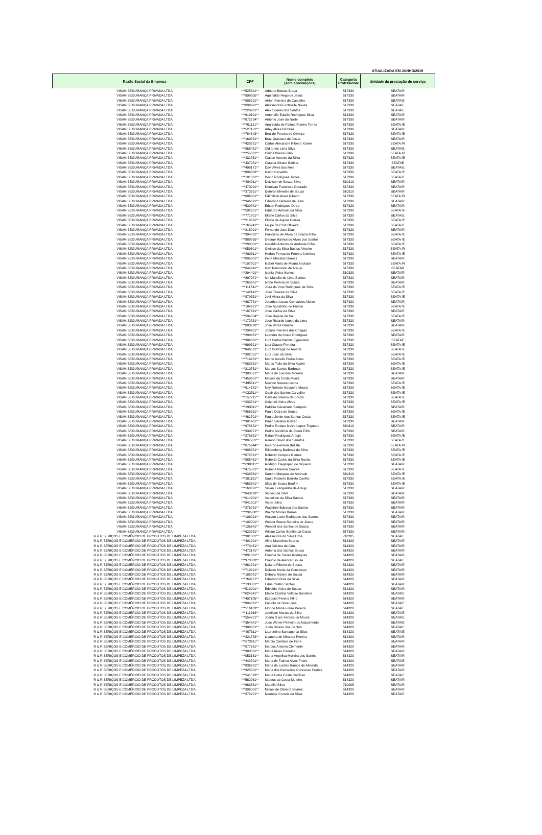ATUALIZADA EM JUNHO/2019
| Razão Social da Empresa | CPF | Nome completo (sem abreviações) | Categoria Profissional | Unidade da prestação do serviço |
| --- | --- | --- | --- | --- |
| VISAN SEGURANÇA PRIVADA LTDA | ***525391** | Adriano Batista Braga | 517330 | SEATA/R |
| VISAN SEGURANÇA PRIVADA LTDA | ***999955** | Aguinaldo Rego de Jesus | 517330 | SEATA/R |
| VISAN SEGURANÇA PRIVADA LTDA | ***805221** | Airton Ferreira de Carvalho | 517330 | SEATA/E |
| VISAN SEGURANÇA PRIVADA LTDA | ***699991** | Alessandra Fontinelle Novas | 517330 | SEATA/E |
| VISAN SEGURANÇA PRIVADA LTDA | ***229981** | Alex Soares dos Santos | 517330 | SEATA/E |
| VISAN SEGURANÇA PRIVADA LTDA | ***619191** | Antonelle Eulalio Rodrigues Silva | 514330 | SEATA/E |
| VISAN SEGURANÇA PRIVADA LTDA | ***672254** | Antonio Jose do Norte | 517330 | SEATA/R |
| VISAN SEGURANÇA PRIVADA LTDA | ***761121** | Aparecida de Fatima Ribeiro Torres | 517330 | SEATA /E |
| VISAN SEGURANÇA PRIVADA LTDA | ***527101** | Arley Alves Perreira | 517330 | SEATA/R |
| VISAN SEGURANÇA PRIVADA LTDA | ***784643** | Benilde Pereira de Oliveira | 517330 | SEATA /E |
| VISAN SEGURANÇA PRIVADA LTDA | ***169761** | Braz Graciano de Jesus | 517330 | SEATA/R |
| VISAN SEGURANÇA PRIVADA LTDA | ***428921** | Carlos Alexandre Ribeiro Xavier | 517330 | SEATA /R |
| VISAN SEGURANÇA PRIVADA LTDA | ***865451** | Cid Iones Lima Silva | 517330 | SEATA/E |
| VISAN SEGURANÇA PRIVADA LTDA | ***255861** | Cirilo Oliveira Filho | 517330 | SEATA /R |
| VISAN SEGURANÇA PRIVADA LTDA | ***431851** | Claiton Antonio da Silva | 517330 | SEATA /E |
| VISAN SEGURANÇA PRIVADA LTDA | ***437981** | Claudia Albano Batista | 517330 | SEATAE |
| VISAN SEGURANÇA PRIVADA LTDA | ***498171** | Davi Alves dos Reis | 517330 | SEATA/E |
| VISAN SEGURANÇA PRIVADA LTDA | ***806303** | David Carvalho | 517330 | SEATA /E |
| VISAN SEGURANÇA PRIVADA LTDA | ***101331** | Decio Rodrigues Torres | 517330 | SEATA /E |
| VISAN SEGURANÇA PRIVADA LTDA | ***884011** | Deivison de Souza Silva | 510310 | SEATA/R |
| VISAN SEGURANÇA PRIVADA LTDA | ***470991** | Demivan Francisco Dourado | 517330 | SEATA/R |
| VISAN SEGURANÇA PRIVADA LTDA | ***373951** | Derivan Mendes de Souza | 510310 | SEATA/R |
| VISAN SEGURANÇA PRIVADA LTDA | ***086001** | Edimilson Alves Ribeiro | 517330 | SEATA /R |
| VISAN SEGURANÇA PRIVADA LTDA | ***946691** | Edmilson Bezerra da Silva | 517330 | SEATA/R |
| VISAN SEGURANÇA PRIVADA LTDA | ***530881** | Edson Rodrigues Dutra | 517330 | SEATA/R |
| VISAN SEGURANÇA PRIVADA LTDA | ***592351** | Eduardo Antonio da Silva | 517330 | SEATA /E |
| VISAN SEGURANÇA PRIVADA LTDA | ***771801** | Eliane Carlos da Silva | 517330 | SEATA/E |
| VISAN SEGURANÇA PRIVADA LTDA | ***213891** | Eliane de Aguiar Correa | 517330 | SEATA /E |
| VISAN SEGURANÇA PRIVADA LTDA | ***165241** | Felipe da Cruz Oliveira | 517330 | SEATA /E |
| VISAN SEGURANÇA PRIVADA LTDA | ***215091** | Fernando Jose Dias | 517330 | SEATA/R |
| VISAN SEGURANÇA PRIVADA LTDA | ***304891** | Francisco de Alves de Souza Filho | 517330 | SEATA /E |
| VISAN SEGURANÇA PRIVADA LTDA | ***889855** | George Raimundo Alves dos Santos | 517330 | SEATA /E |
| VISAN SEGURANÇA PRIVADA LTDA | ***293001** | Geraldo Antonio de Andrade Filho | 517330 | SEATA /E |
| VISAN SEGURANÇA PRIVADA LTDA | ***059601** | Gleison da Silva Bastos Alecrim | 517330 | SEATA /R |
| VISAN SEGURANÇA PRIVADA LTDA | ***892311** | Herbet Fernando Pereira Coimbra | 517330 | SEATA /E |
| VISAN SEGURANÇA PRIVADA LTDA | ***895801** | Irene Messias Gomes | 517330 | SEATA/R |
| VISAN SEGURANÇA PRIVADA LTDA | ***107601** | Isabel Maria de Moura Andrade | 517330 | SEATA /R |
| VISAN SEGURANÇA PRIVADA LTDA | ***644341** | Ivan Raimundo de Araujo | 517330 | SEATAR |
| VISAN SEGURANÇA PRIVADA LTDA | ***294491** | Ivania Vieira Nunes | 510330 | SEATA/R |
| VISAN SEGURANÇA PRIVADA LTDA | ***897971** | Ivo Marcilio de Lima Santos | 517330 | SEATA/R |
| VISAN SEGURANÇA PRIVADA LTDA | ***265261** | Ivone Pereira de Sousa | 517330 | SEATA/R |
| VISAN SEGURANÇA PRIVADA LTDA | ***111741** | Joao da Cruz Rodrigues da Silva | 517330 | SEATA /E |
| VISAN SEGURANÇA PRIVADA LTDA | ***142141** | Joao Tavares da Silva | 517330 | SEATA /E |
| VISAN SEGURANÇA PRIVADA LTDA | ***879551** | Joel Vieira da Silva | 517330 | SEATA /E |
| VISAN SEGURANÇA PRIVADA LTDA | ***867781** | Jonathan Lucas Goncalves Aleixo | 517330 | SEATA/R |
| VISAN SEGURANÇA PRIVADA LTDA | ***184621** | Jose Agostinho de Freitas | 517330 | SEATA /E |
| VISAN SEGURANÇA PRIVADA LTDA | ***187641** | Jose Carlos da Silva | 517330 | SEATA/E |
| VISAN SEGURANÇA PRIVADA LTDA | ***594354** | Jose Rejane de Sa | 517330 | SEATA /E |
| VISAN SEGURANÇA PRIVADA LTDA | ***172831** | Jose Ricardo Lopes da Lima | 517330 | SEATA/R |
| VISAN SEGURANÇA PRIVADA LTDA | ***083293** | Jose Veras Galeno | 517330 | SEATA/R |
| VISAN SEGURANÇA PRIVADA LTDA | ***296401** | Jozane Ferreira das Chagas | 517330 | SEATA /E |
| VISAN SEGURANÇA PRIVADA LTDA | ***299481** | Leandro da Costa Rodrigues | 517330 | SEATA/R |
| VISAN SEGURANÇA PRIVADA LTDA | ***906861** | Luiz Carlos Batista Figueiredo | 517330 | SEATAE |
| VISAN SEGURANÇA PRIVADA LTDA | ***699321** | Luiz Glauco Ferreira | 517330 | SEATA /E |
| VISAN SEGURANÇA PRIVADA LTDA | ***846031** | Luiz Gonzaga do Amaral | 517330 | SEATA /E |
| VISAN SEGURANÇA PRIVADA LTDA | ***302051** | Luiz Jose da Silva | 517330 | SEATA /E |
| VISAN SEGURANÇA PRIVADA LTDA | ***716281** | Marco Aurelio Freire Alves | 517330 | SEATA /E |
| VISAN SEGURANÇA PRIVADA LTDA | ***063531** | Marco Tulio da Silva Xavier | 517330 | SEATA /E |
| VISAN SEGURANÇA PRIVADA LTDA | ***210751** | Marcos Santos Barboza | 517330 | SEATA /E |
| VISAN SEGURANÇA PRIVADA LTDA | ***983561** | Maria de Lourdes Moreira | 517330 | SEATA/R |
| VISAN SEGURANÇA PRIVADA LTDA | ***450201** | Moises da Costa Muniz | 517330 | SEATA/R |
| VISAN SEGURANÇA PRIVADA LTDA | ***495511** | Newton Soares Lisboa | 517330 | SEATA /E |
| VISAN SEGURANÇA PRIVADA LTDA | ***614581** | Ney Robson Nogueira Moura | 517330 | SEATA /E |
| VISAN SEGURANÇA PRIVADA LTDA | ***032511** | Odair dos Santos Carvalho | 517330 | SEATA /E |
| VISAN SEGURANÇA PRIVADA LTDA | ***557711** | Osvaldo Silverio de Souza | 517330 | SEATA /E |
| VISAN SEGURANÇA PRIVADA LTDA | ***233741** | Ozieniel Vieira Alves | 517330 | SEATA /E |
| VISAN SEGURANÇA PRIVADA LTDA | ***293311** | Patricia Cavalcanti Sampaio | 517330 | SEATA/R |
| VISAN SEGURANÇA PRIVADA LTDA | ***866951** | Paulo Dutra de Sousa | 517330 | SEATA /E |
| VISAN SEGURANÇA PRIVADA LTDA | ***461701** | Paulo Junior dos Santos Costa | 517330 | SEATA /E |
| VISAN SEGURANÇA PRIVADA LTDA | ***381461** | Paulo Silvania Galvao | 517330 | SEATA/R |
| VISAN SEGURANÇA PRIVADA LTDA | ***978681** | Pedro Enrique Neiva Lopes Trigueiro | 510310 | SEATA/R |
| VISAN SEGURANÇA PRIVADA LTDA | ***339271** | Pedro Sardinha da Costa Filho | 517330 | SEATA/R |
| VISAN SEGURANÇA PRIVADA LTDA | ***276631** | Rafael Rodrigues Araujo | 517330 | SEATA /E |
| VISAN SEGURANÇA PRIVADA LTDA | ***807701** | Ramon David dos Sanatos | 517330 | SEATA /E |
| VISAN SEGURANÇA PRIVADA LTDA | ***075944** | Ricardo Ferreira Batista | 517330 | SEATA /R |
| VISAN SEGURANÇA PRIVADA LTDA | ***808881** | Rildemberg Barbosa da Silva | 517330 | SEATA /E |
| VISAN SEGURANÇA PRIVADA LTDA | ***672821** | Roberto Campos Gomes | 517330 | SEATA /E |
| VISAN SEGURANÇA PRIVADA LTDA | ***885461** | Roberto Carlos da Silva Rocha | 517330 | SEATA /E |
| VISAN SEGURANÇA PRIVADA LTDA | ***698311** | Rodrigo Degasperi de Siqueira | 517330 | SEATA/R |
| VISAN SEGURANÇA PRIVADA LTDA | ***475581** | Rubens Pereira Soares | 517330 | SEATA /E |
| VISAN SEGURANÇA PRIVADA LTDA | ***030561** | Sandro Marques de Andrade | 510310 | SEATA /E |
| VISAN SEGURANÇA PRIVADA LTDA | ***381191** | Saulo Roberto Barreto Coelho | 517330 | SEATA /E |
| VISAN SEGURANÇA PRIVADA LTDA | ***653341** | Silas de Sousa Bonfim | 517330 | SEATA /E |
| VISAN SEGURANÇA PRIVADA LTDA | ***160891** | Silvan Evangelista de Araujo | 517330 | SEATA/R |
| VISAN SEGURANÇA PRIVADA LTDA | ***043933** | Valdeci da Silva | 517330 | SEATA/R |
| VISAN SEGURANÇA PRIVADA LTDA | ***014901** | Valdeilton da Silva Santos | 517330 | SEATA/R |
| VISAN SEGURANÇA PRIVADA LTDA | ***841501** | Vaner Silva | 517330 | SEATA/R |
| VISAN SEGURANÇA PRIVADA LTDA | ***376081** | Wadstoni Babosa dos Santos | 517330 | SEATA/R |
| VISAN SEGURANÇA PRIVADA LTDA | ***292706** | Walmir Morais Barros | 517330 | SEATA/R |
| VISAN SEGURANÇA PRIVADA LTDA | ***106091** | Watson Lucio Rodrigues dos Santos | 517330 | SEATA/R |
| VISAN SEGURANÇA PRIVADA LTDA | ***102001** | Weider Souza Siqueira de Jesus | 517330 | SEATA/R |
| VISAN SEGURANÇA PRIVADA LTDA | ***136641** | Wendel dos Santos de Souza | 517330 | SEATA/R |
| VISAN SEGURANÇA PRIVADA LTDA | ***622261** | Wilson Carlos Bonfim da Costa | 517330 | SEATA/R |
| R & R SERIÇOS E COMÉRCIO DE PRODUTOS DE LIMPEZA LTDA | ***981381** | Alessandra da Silva Lima | 710205 | SEATA/E |
| R & R SERIÇOS E COMÉRCIO DE PRODUTOS DE LIMPEZA LTDA | ***401291** | Aline Marcelina Soares | 514320 | SEATA/R |
| R & R SERIÇOS E COMÉRCIO DE PRODUTOS DE LIMPEZA LTDA | ***773451** | Ana Cristina da Cruz | 514320 | SEATA/R |
| R & R SERIÇOS E COMÉRCIO DE PRODUTOS DE LIMPEZA LTDA | ***472141** | Antonia dos Santos Sousa | 514320 | SEATA/R |
| R & R SERIÇOS E COMÉRCIO DE PRODUTOS DE LIMPEZA LTDA | ***891061** | Claudia de Souza Rodrigues | 514320 | SEATA/R |
| R & R SERIÇOS E COMÉRCIO DE PRODUTOS DE LIMPEZA LTDA | ***973303** | Claudio de Alencar Sousa | 514320 | SEATA/E |
| R & R SERIÇOS E COMÉRCIO DE PRODUTOS DE LIMPEZA LTDA | ***861281** | Daiana Ribeiro de Sousa | 514320 | SEATA/R |
| R & R SERIÇOS E COMÉRCIO DE PRODUTOS DE LIMPEZA LTDA | ***719221** | Delaide Maria da Conceicao | 514320 | SEATA/R |
| R & R SERIÇOS E COMÉRCIO DE PRODUTOS DE LIMPEZA LTDA | ***188881** | Debora Ribeiro de Sousa | 514320 | SEATA/R |
| R & R SERIÇOS E COMÉRCIO DE PRODUTOS DE LIMPEZA LTDA | ***768271** | Edmilson Braz da Silva | 514320 | SEATA/R |
| R & R SERIÇOS E COMÉRCIO DE PRODUTOS DE LIMPEZA LTDA | ***133801** | Edna Castro Santos | 514320 | SEATA/R |
| R & R SERIÇOS E COMÉRCIO DE PRODUTOS DE LIMPEZA LTDA | ***513901** | Edvaldo Vieira de Sousa | 514320 | SEATA/R |
| R & R SERIÇOS E COMÉRCIO DE PRODUTOS DE LIMPEZA LTDA | ***624641** | Elaine Cristina Velloso Bandeira | 514320 | SEATA/E |
| R & R SERIÇOS E COMÉRCIO DE PRODUTOS DE LIMPEZA LTDA | ***497185** | Ezequiel Pereira Filho | 514320 | SEATA/R |
| R & R SERIÇOS E COMÉRCIO DE PRODUTOS DE LIMPEZA LTDA | ***804321** | Fabiola da Silva Lima | 514320 | SEATA/E |
| R & R SERIÇOS E COMÉRCIO DE PRODUTOS DE LIMPEZA LTDA | ***516103** | Flor de Maria Freire Pereira | 514320 | SEATA/E |
| R & R SERIÇOS E COMÉRCIO DE PRODUTOS DE LIMPEZA LTDA | ***411263** | Jamilson Morais da Silva | 514320 | SEATA/E |
| R & R SERIÇOS E COMÉRCIO DE PRODUTOS DE LIMPEZA LTDA | ***554701** | Joana D arc Feitosa de Moura | 514320 | SEATA/E |
| R & R SERIÇOS E COMÉRCIO DE PRODUTOS DE LIMPEZA LTDA | ***354941** | Jose Wener Pinheiro do Nascimento | 514320 | SEATA/E |
| R & R SERIÇOS E COMÉRCIO DE PRODUTOS DE LIMPEZA LTDA | ***389001** | Junio Ribeiro dos Santos | 514320 | SEATA/E |
| R & R SERIÇOS E COMÉRCIO DE PRODUTOS DE LIMPEZA LTDA | ***407611** | Laurentino Santiago da Silva | 514320 | SEATA/E |
| R & R SERIÇOS E COMÉRCIO DE PRODUTOS DE LIMPEZA LTDA | ***321783** | Lisandra de Miranda Pereira | 514320 | SEATA/R |
| R & R SERIÇOS E COMÉRCIO DE PRODUTOS DE LIMPEZA LTDA | ***673611** | Marcio Caetano de Faria | 514320 | SEATA/R |
| R & R SERIÇOS E COMÉRCIO DE PRODUTOS DE LIMPEZA LTDA | ***077661** | Marcos Antonio Clemente | 514320 | SEATA/R |
| R & R SERIÇOS E COMÉRCIO DE PRODUTOS DE LIMPEZA LTDA | ***380831** | Maria Alves Cadelha | 514320 | SEATA/R |
| R & R SERIÇOS E COMÉRCIO DE PRODUTOS DE LIMPEZA LTDA | ***053161** | Maria Angelica Moreira dos Santos | 514320 | SEATA/R |
| R & R SERIÇOS E COMÉRCIO DE PRODUTOS DE LIMPEZA LTDA | ***442801** | Maria de Fatima Alves Freire | 514320 | SEATA/E |
| R & R SERIÇOS E COMÉRCIO DE PRODUTOS DE LIMPEZA LTDA | ***836681** | Maria de Lurdes Ramos de Almeida | 514320 | SEATA/R |
| R & R SERIÇOS E COMÉRCIO DE PRODUTOS DE LIMPEZA LTDA | ***925001** | Maria dos Remedios Concecao Freitas | 514320 | SEATA/R |
| R & R SERIÇOS E COMÉRCIO DE PRODUTOS DE LIMPEZA LTDA | ***541523** | Maria Luzia Costa Cardoso | 514320 | SEATA/E |
| R & R SERIÇOS E COMÉRCIO DE PRODUTOS DE LIMPEZA LTDA | ***562061** | Mateus da Costa Moteiro | 514320 | SEATA/R |
| R & R SERIÇOS E COMÉRCIO DE PRODUTOS DE LIMPEZA LTDA | ***863361** | Maurilio Silva | 710205 | SEATA/R |
| R & R SERIÇOS E COMÉRCIO DE PRODUTOS DE LIMPEZA LTDA | ***396081** | Micael de Oliveira Soares | 514320 | SEATA/R |
| R & R SERIÇOS E COMÉRCIO DE PRODUTOS DE LIMPEZA LTDA | ***372221** | Neorene Correia da Silva | 514320 | SEATA/E |